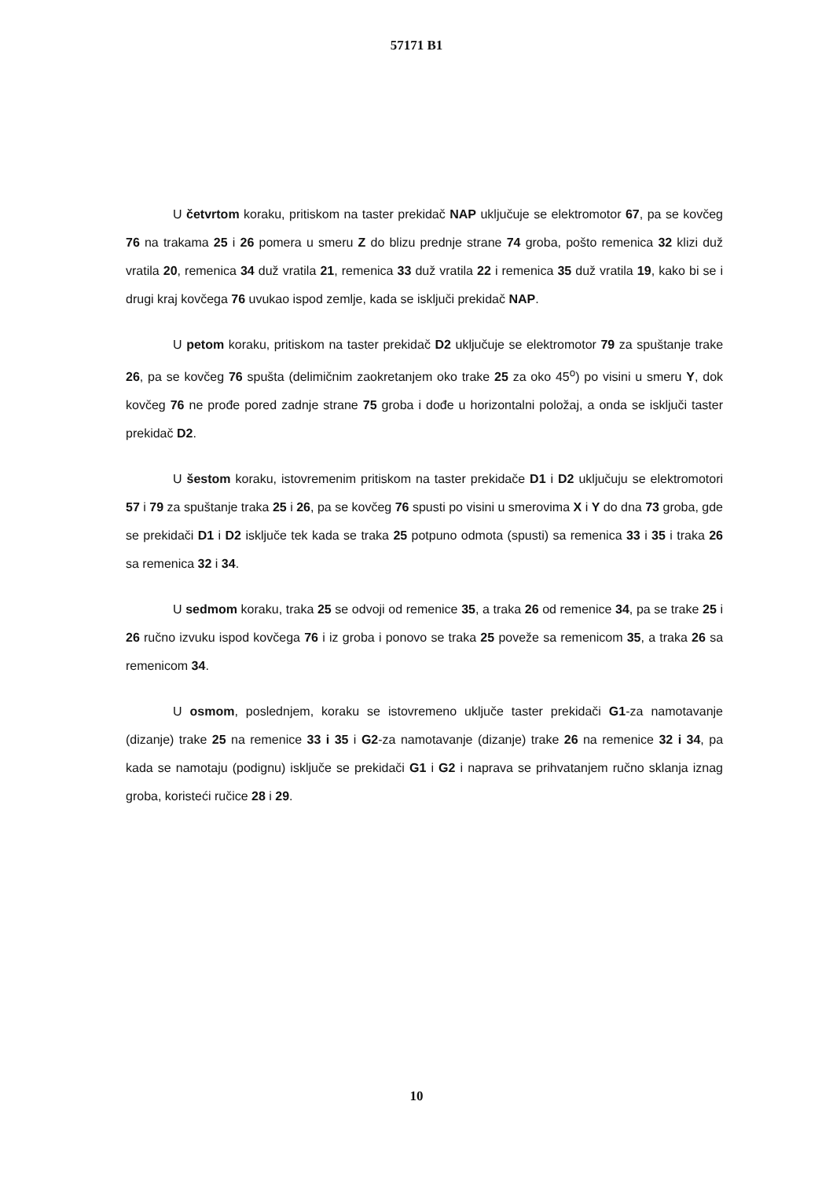57171 B1
U četvrtom koraku, pritiskom na taster prekidač NAP uključuje se elektromotor 67, pa se kovčeg 76 na trakama 25 i 26 pomera u smeru Z do blizu prednje strane 74 groba, pošto remenica 32 klizi duž vratila 20, remenica 34 duž vratila 21, remenica 33 duž vratila 22 i remenica 35 duž vratila 19, kako bi se i drugi kraj kovčega 76 uvukao ispod zemlje, kada se isključi prekidač NAP.
U petom koraku, pritiskom na taster prekidač D2 uključuje se elektromotor 79 za spuštanje trake 26, pa se kovčeg 76 spušta (delimičnim zaokretanjem oko trake 25 za oko 45<sup>o</sup>) po visini u smeru Y, dok kovčeg 76 ne prođe pored zadnje strane 75 groba i dođe u horizontalni položaj, a onda se isključi taster prekidač D2.
U šestom koraku, istovremenim pritiskom na taster prekidače D1 i D2 uključuju se elektromotori 57 i 79 za spuštanje traka 25 i 26, pa se kovčeg 76 spusti po visini u smerovima X i Y do dna 73 groba, gde se prekidači D1 i D2 isključe tek kada se traka 25 potpuno odmota (spusti) sa remenica 33 i 35 i traka 26 sa remenica 32 i 34.
U sedmom koraku, traka 25 se odvoji od remenice 35, a traka 26 od remenice 34, pa se trake 25 i 26 ručno izvuku ispod kovčega 76 i iz groba i ponovo se traka 25 poveže sa remenicom 35, a traka 26 sa remenicom 34.
U osmom, poslednjem, koraku se istovremeno uključe taster prekidači G1-za namotavanje (dizanje) trake 25 na remenice 33 i 35 i G2-za namotavanje (dizanje) trake 26 na remenice 32 i 34, pa kada se namotaju (podignu) isključe se prekidači G1 i G2 i naprava se prihvatanjem ručno sklanja iznag groba, koristeći ručice 28 i 29.
10